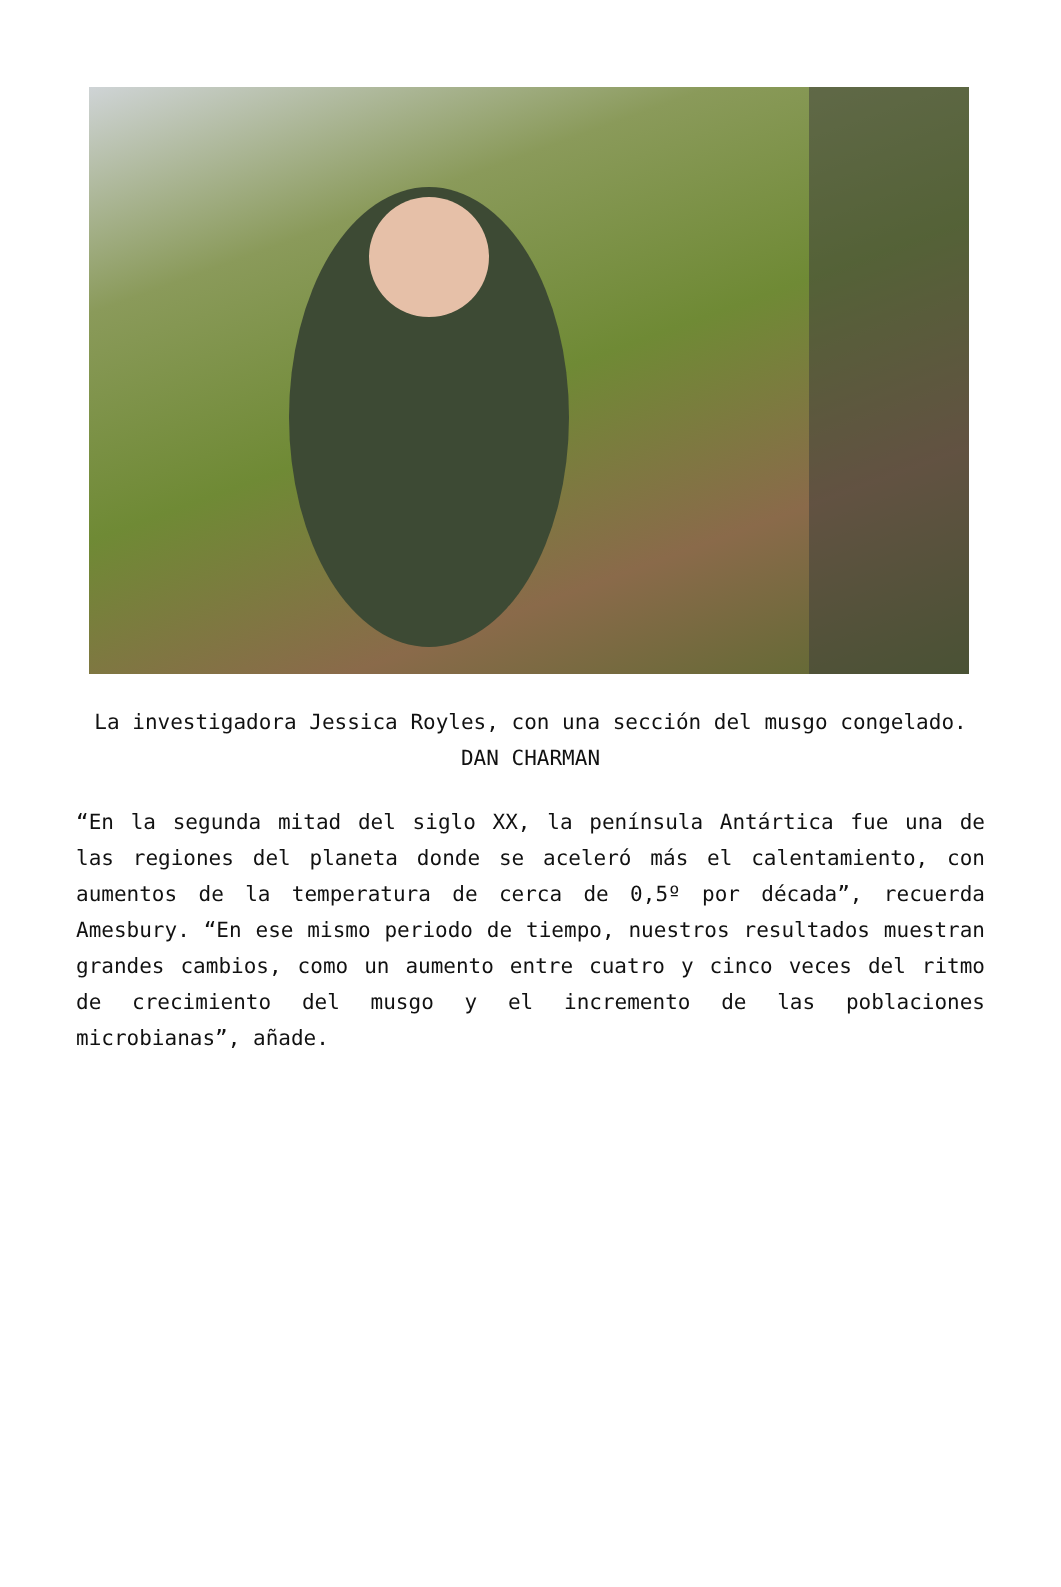La investigadora Jessica Royles, con una sección del musgo congelado. DAN CHARMAN
“En la segunda mitad del siglo XX, la península Antártica fue una de las regiones del planeta donde se aceleró más el calentamiento, con aumentos de la temperatura de cerca de 0,5º por década”, recuerda Amesbury. “En ese mismo periodo de tiempo, nuestros resultados muestran grandes cambios, como un aumento entre cuatro y cinco veces del ritmo de crecimiento del musgo y el incremento de las poblaciones microbianas”, añade.